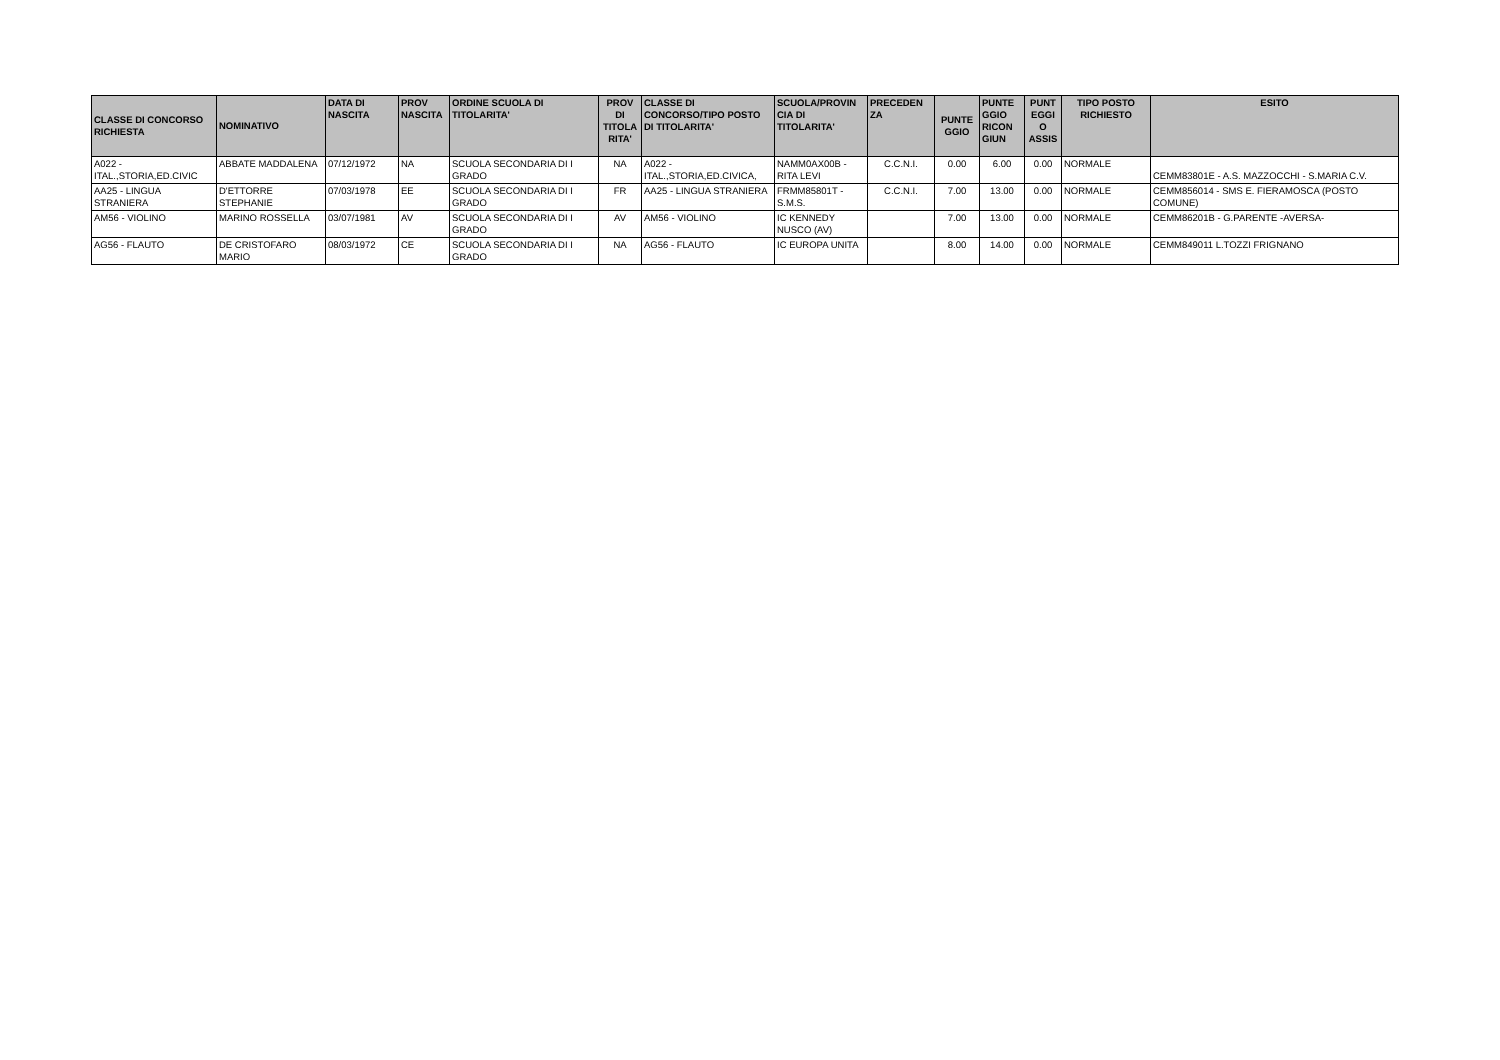| CLASSE DI CONCORSO RICHIESTA | NOMINATIVO | DATA DI NASCITA | PROV NASCITA | ORDINE SCUOLA DI TITOLARITA' | PROV DI TITOLA RITA' | CLASSE DI CONCORSO/TIPO POSTO DI TITOLARITA' | SCUOLA/PROVIN CIA DI TITOLARITA' | PRECEDEN ZA | PUNTE GGIO | PUNTE GGIO RICON GIUN | PUNT EGGI O ASSIS | TIPO POSTO RICHIESTO | ESITO |
| --- | --- | --- | --- | --- | --- | --- | --- | --- | --- | --- | --- | --- | --- |
| A022 - ITAL.,STORIA,ED.CIVIC | ABBATE MADDALENA | 07/12/1972 | NA | SCUOLA SECONDARIA DI I GRADO | NA | A022 - ITAL.,STORIA,ED.CIVICA, | NAMM0AX00B - RITA LEVI | C.C.N.I. | 0.00 | 6.00 | 0.00 | NORMALE | CEMM83801E - A.S. MAZZOCCHI - S.MARIA C.V. |
| AA25 - LINGUA STRANIERA | D'ETTORRE STEPHANIE | 07/03/1978 | EE | SCUOLA SECONDARIA DI I GRADO | FR | AA25 - LINGUA STRANIERA | FRMM85801T - S.M.S. | C.C.N.I. | 7.00 | 13.00 | 0.00 | NORMALE | CEMM856014 - SMS E. FIERAMOSCA (POSTO COMUNE) |
| AM56 - VIOLINO | MARINO ROSSELLA | 03/07/1981 | AV | SCUOLA SECONDARIA DI I GRADO | AV | AM56 - VIOLINO | IC KENNEDY NUSCO (AV) | | 7.00 | 13.00 | 0.00 | NORMALE | CEMM86201B - G.PARENTE -AVERSA- |
| AG56 - FLAUTO | DE CRISTOFARO MARIO | 08/03/1972 | CE | SCUOLA SECONDARIA DI I GRADO | NA | AG56 - FLAUTO | IC EUROPA UNITA | | 8.00 | 14.00 | 0.00 | NORMALE | CEMM849011 L.TOZZI FRIGNANO |